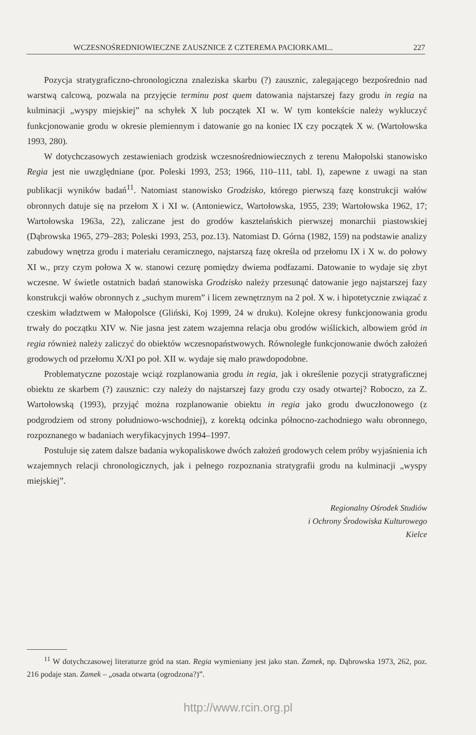WCZESNOŚREDNIOWIECZNE ZAUSZNICE Z CZTEREMA PACIORKAMI... 227
Pozycja stratygraficzno-chronologiczna znaleziska skarbu (?) zausznic, zalegającego bezpośrednio nad warstwą calcową, pozwala na przyjęcie terminu post quem datowania najstarszej fazy grodu in regia na kulminacji „wyspy miejskiej” na schyłek X lub początek XI w. W tym kontekście należy wykluczyć funkcjonowanie grodu w okresie plemiennym i datowanie go na koniec IX czy początek X w. (Wartołowska 1993, 280).
W dotychczasowych zestawieniach grodzisk wczesnośredniowiecznych z terenu Małopolski stanowisko Regia jest nie uwzględniane (por. Poleski 1993, 253; 1966, 110–111, tabl. I), zapewne z uwagi na stan publikacji wyników badań<sup>11</sup>. Natomiast stanowisko Grodzisko, którego pierwszą fazę konstrukcji wałów obronnych datuje się na przełom X i XI w. (Antoniewicz, Wartołowska, 1955, 239; Wartołowska 1962, 17; Wartołowska 1963a, 22), zaliczane jest do grodów kasztelańskich pierwszej monarchii piastowskiej (Dąbrowska 1965, 279–283; Poleski 1993, 253, poz.13). Natomiast D. Górna (1982, 159) na podstawie analizy zabudowy wnętrza grodu i materiału ceramicznego, najstarszą fazę określa od przełomu IX i X w. do połowy XI w., przy czym połowa X w. stanowi cezurę pomiędzy dwiema podfazami. Datowanie to wydaje się zbyt wczesne. W świetle ostatnich badań stanowiska Grodzisko należy przesunąć datowanie jego najstarszej fazy konstrukcji wałów obronnych z „suchym murem” i licem zewnętrznym na 2 poł. X w. i hipotetycznie związać z czeskim władztwem w Małopolsce (Gliński, Koj 1999, 24 w druku). Kolejne okresy funkcjonowania grodu trwały do początku XIV w. Nie jasna jest zatem wzajemna relacja obu grodów wiślickich, albowiem gród in regia również należy zaliczyć do obiektów wczesnopaństwowych. Równoległe funkcjonowanie dwóch założeń grodowych od przełomu X/XI po poł. XII w. wydaje się mało prawdopodobne.
Problematyczne pozostaje wciąż rozplanowania grodu in regia, jak i określenie pozycji stratygraficznej obiektu ze skarbem (?) zausznic: czy należy do najstarszej fazy grodu czy osady otwartej? Roboczo, za Z. Wartołowską (1993), przyjąć można rozplanowanie obiektu in regia jako grodu dwuczłonowego (z podgrodziem od strony południowo-wschodniej), z korektą odcinka północno-zachodniego wału obronnego, rozpoznanego w badaniach weryfikacyjnych 1994–1997.
Postuluje się zatem dalsze badania wykopaliskowe dwóch założeń grodowych celem próby wyjaśnienia ich wzajemnych relacji chronologicznych, jak i pełnego rozpoznania stratygrafii grodu na kulminacji „wyspy miejskiej”.
Regionalny Ośrodek Studiów
i Ochrony Środowiska Kulturowego
Kielce
<sup>11</sup> W dotychczasowej literaturze gród na stan. Regia wymieniany jest jako stan. Zamek, np. Dąbrowska 1973, 262, poz. 216 podaje stan. Zamek – „osada otwarta (ogrodzona?)”.
http://www.rcin.org.pl